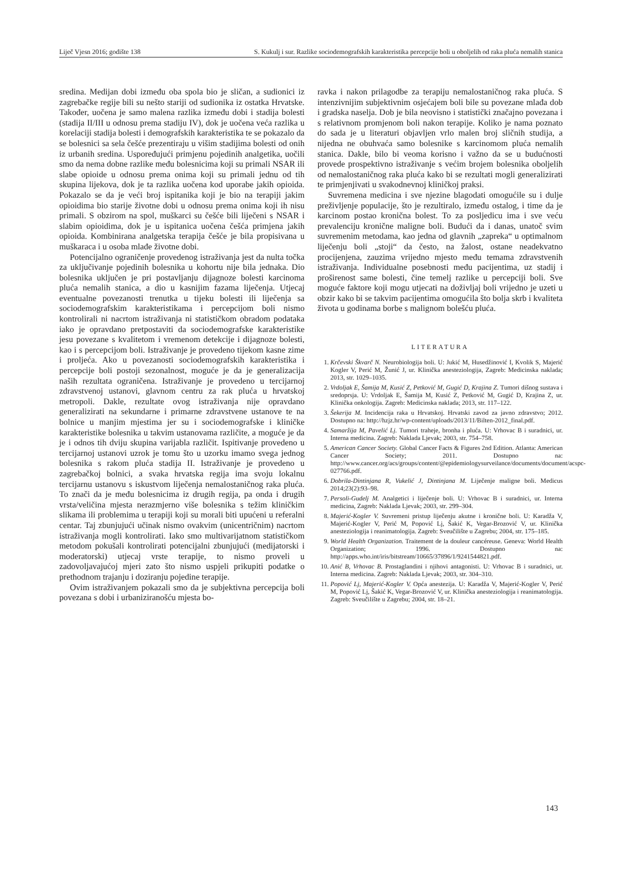Liječ Vjesn 2016; godište 138 S. Kukulj i sur. Razlike sociodemografskih karakteristika percepcije boli u oboljelih od raka pluća nemalih stanica
sredina. Medijan dobi između oba spola bio je sličan, a sudionici iz zagrebačke regije bili su nešto stariji od sudionika iz ostatka Hrvatske. Također, uočena je samo malena razlika između dobi i stadija bolesti (stadija II/III u odnosu prema stadiju IV), dok je uočena veća razlika u korelaciji stadija bolesti i demografskih karakteristika te se pokazalo da se bolesnici sa sela češće prezentiraju u višim stadijima bolesti od onih iz urbanih sredina. Uspoređujući primjenu pojedinih analgetika, uočili smo da nema dobne razlike među bolesnicima koji su primali NSAR ili slabe opioide u odnosu prema onima koji su primali jednu od tih skupina lijekova, dok je ta razlika uočena kod uporabe jakih opioida. Pokazalo se da je veći broj ispitanika koji je bio na terapiji jakim opioidima bio starije životne dobi u odnosu prema onima koji ih nisu primali. S obzirom na spol, muškarci su češće bili liječeni s NSAR i slabim opioidima, dok je u ispitanica uočena češća primjena jakih opioida. Kombinirana analgetska terapija češće je bila propisivana u muškaraca i u osoba mlađe životne dobi.
Potencijalno ograničenje provedenog istraživanja jest da nulta točka za uključivanje pojedinih bolesnika u kohortu nije bila jednaka. Dio bolesnika uključen je pri postavljanju dijagnoze bolesti karcinoma pluća nemalih stanica, a dio u kasnijim fazama liječenja. Utjecaj eventualne povezanosti trenutka u tijeku bolesti ili liječenja sa sociodemografskim karakteristikama i percepcijom boli nismo kontrolirali ni nacrtom istraživanja ni statističkom obradom podataka iako je opravdano pretpostaviti da sociodemografske karakteristike jesu povezane s kvalitetom i vremenom detekcije i dijagnoze bolesti, kao i s percepcijom boli. Istraživanje je provedeno tijekom kasne zime i proljeća. Ako u povezanosti sociodemografskih karakteristika i percepcije boli postoji sezonalnost, moguće je da je generalizacija naših rezultata ograničena. Istraživanje je provedeno u tercijarnoj zdravstvenoj ustanovi, glavnom centru za rak pluća u hrvatskoj metropoli. Dakle, rezultate ovog istraživanja nije opravdano generalizirati na sekundarne i primarne zdravstvene ustanove te na bolnice u manjim mjestima jer su i sociodemografske i kliničke karakteristike bolesnika u takvim ustanovama različite, a moguće je da je i odnos tih dviju skupina varijabla različit. Ispitivanje provedeno u tercijarnoj ustanovi uzrok je tomu što u uzorku imamo svega jednog bolesnika s rakom pluća stadija II. Istraživanje je provedeno u zagrebačkoj bolnici, a svaka hrvatska regija ima svoju lokalnu tercijarnu ustanovu s iskustvom liječenja nemalostaničnog raka pluća. To znači da je među bolesnicima iz drugih regija, pa onda i drugih vrsta/veličina mjesta nerazmjerno više bolesnika s težim kliničkim slikama ili problemima u terapiji koji su morali biti upućeni u referalni centar. Taj zbunjujući učinak nismo ovakvim (unicentričnim) nacrtom istraživanja mogli kontrolirati. Iako smo multivarijatnom statističkom metodom pokušali kontrolirati potencijalni zbunjujući (medijatorski i moderatorski) utjecaj vrste terapije, to nismo proveli u zadovoljavajućoj mjeri zato što nismo uspjeli prikupiti podatke o prethodnom trajanju i doziranju pojedine terapije.
Ovim istraživanjem pokazali smo da je subjektivna percepcija boli povezana s dobi i urbaniziranošću mjesta bo-
ravka i nakon prilagodbe za terapiju nemalostaničnog raka pluća. S intenzivnijim subjektivnim osjećajem boli bile su povezane mlađa dob i gradska naselja. Dob je bila neovisno i statistički značajno povezana i s relativnom promjenom boli nakon terapije. Koliko je nama poznato do sada je u literaturi objavljen vrlo malen broj sličnih studija, a nijedna ne obuhvaća samo bolesnike s karcinomom pluća nemalih stanica. Dakle, bilo bi veoma korisno i važno da se u budućnosti provede prospektivno istraživanje s većim brojem bolesnika oboljelih od nemalostaničnog raka pluća kako bi se rezultati mogli generalizirati te primjenjivati u svakodnevnoj kliničkoj praksi.
Suvremena medicina i sve njezine blagodati omogućile su i dulje preživljenje populacije, što je rezultiralo, između ostalog, i time da je karcinom postao kronična bolest. To za posljedicu ima i sve veću prevalenciju kronične maligne boli. Budući da i danas, unatoč svim suvremenim metodama, kao jedna od glavnih „zapreka“ u optimalnom liječenju boli „stoji“ da često, na žalost, ostane neadekvatno procijenjena, zauzima vrijedno mjesto među temama zdravstvenih istraživanja. Individualne posebnosti među pacijentima, uz stadij i proširenost same bolesti, čine temelj razlike u percepciji boli. Sve moguće faktore koji mogu utjecati na doživljaj boli vrijedno je uzeti u obzir kako bi se takvim pacijentima omogućila što bolja skrb i kvaliteta života u godinama borbe s malignom bolešću pluća.
LITERATURA
1. Krčevski Škvarč N. Neurobiologija boli. U: Jukić M, Husedžinović I, Kvolik S, Majerić Kogler V, Perić M, Žunić J, ur. Klinička anesteziologija, Zagreb: Medicinska naklada; 2013, str. 1029–1035.
2. Vrdoljak E, Šamija M, Kusić Z, Petković M, Gugić D, Krajina Z. Tumori dišnog sustava i sredoprsja. U: Vrdoljak E, Šamija M, Kusić Z, Petković M, Gugić D, Krajina Z, ur. Klinička onkologija. Zagreb: Medicinska naklada; 2013, str. 117–122.
3. Šekerija M. Incidencija raka u Hrvatskoj. Hrvatski zavod za javno zdravstvo; 2012. Dostupno na: http://hzjz.hr/wp-content/uploads/2013/11/Bilten-2012_final.pdf.
4. Samaržija M, Pavelić Lj. Tumori traheje, bronha i pluća. U: Vrhovac B i suradnici, ur. Interna medicina. Zagreb: Naklada Ljevak; 2003, str. 754–758.
5. American Cancer Society. Global Cancer Facts & Figures 2nd Edition. Atlanta: American Cancer Society; 2011. Dostupno na: http://www.cancer.org/acs/groups/content/@epidemiologysurveilance/documents/document/acspc-027766.pdf.
6. Dobrila-Dintinjana R, Vukelić J, Dintinjana M. Liječenje maligne boli. Medicus 2014;23(2):93–98.
7. Persoli-Gudelj M. Analgetici i liječenje boli. U: Vrhovac B i suradnici, ur. Interna medicina, Zagreb: Naklada Ljevak; 2003, str. 299–304.
8. Majerić-Kogler V. Suvremeni pristup liječenju akutne i kronične boli. U: Karadža V, Majerić-Kogler V, Perić M, Popović Lj, Šakić K, Vegar-Brozović V, ur. Klinička anesteziologija i reanimatologija. Zagreb: Sveučilište u Zagrebu; 2004, str. 175–185.
9. World Health Organization. Traitement de la douleur cancéreuse. Geneva: World Health Organization; 1996. Dostupno na: http://apps.who.int/iris/bitstream/10665/37896/1/9241544821.pdf.
10. Anić B, Vrhovac B. Prostaglandini i njihovi antagonisti. U: Vrhovac B i suradnici, ur. Interna medicina. Zagreb: Naklada Ljevak; 2003, str. 304–310.
11. Popović Lj, Majerić-Kogler V. Opća anestezija. U: Karadža V, Majerić-Kogler V, Perić M, Popović Lj, Šakić K, Vegar-Brozović V, ur. Klinička anesteziologija i reanimatologija. Zagreb: Sveučilište u Zagrebu; 2004, str. 18–21.
143